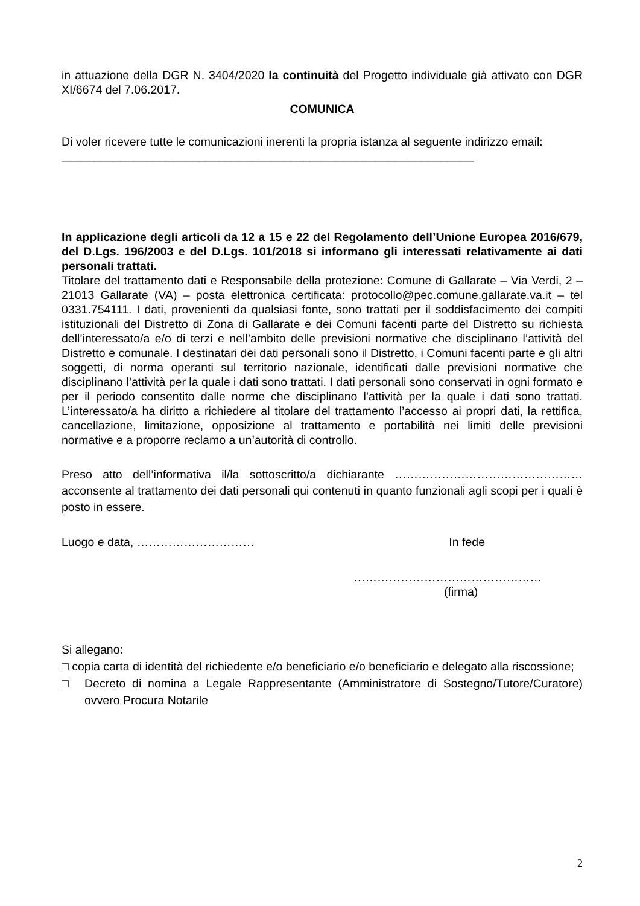in attuazione della DGR N. 3404/2020 la continuità del Progetto individuale già attivato con DGR XI/6674 del 7.06.2017.
COMUNICA
Di voler ricevere tutte le comunicazioni inerenti la propria istanza al seguente indirizzo email:
_______________________________________________________________
In applicazione degli articoli da 12 a 15 e 22 del Regolamento dell’Unione Europea 2016/679, del D.Lgs. 196/2003 e del D.Lgs. 101/2018 si informano gli interessati relativamente ai dati personali trattati.
Titolare del trattamento dati e Responsabile della protezione: Comune di Gallarate – Via Verdi, 2 – 21013 Gallarate (VA) – posta elettronica certificata: protocollo@pec.comune.gallarate.va.it – tel 0331.754111. I dati, provenienti da qualsiasi fonte, sono trattati per il soddisfacimento dei compiti istituzionali del Distretto di Zona di Gallarate e dei Comuni facenti parte del Distretto su richiesta dell’interessato/a e/o di terzi e nell’ambito delle previsioni normative che disciplinano l’attività del Distretto e comunale. I destinatari dei dati personali sono il Distretto, i Comuni facenti parte e gli altri soggetti, di norma operanti sul territorio nazionale, identificati dalle previsioni normative che disciplinano l’attività per la quale i dati sono trattati. I dati personali sono conservati in ogni formato e per il periodo consentito dalle norme che disciplinano l’attività per la quale i dati sono trattati. L’interessato/a ha diritto a richiedere al titolare del trattamento l’accesso ai propri dati, la rettifica, cancellazione, limitazione, opposizione al trattamento e portabilità nei limiti delle previsioni normative e a proporre reclamo a un’autorità di controllo.
Preso atto dell’informativa il/la sottoscritto/a dichiarante ………………………………………… acconsente al trattamento dei dati personali qui contenuti in quanto funzionali agli scopi per i quali è posto in essere.
Luogo e data, ………………………… In fede
…………………………………………
(firma)
Si allegano:
□ copia carta di identità del richiedente e/o beneficiario e/o beneficiario e delegato alla riscossione;
□ Decreto di nomina a Legale Rappresentante (Amministratore di Sostegno/Tutore/Curatore) ovvero Procura Notarile
2